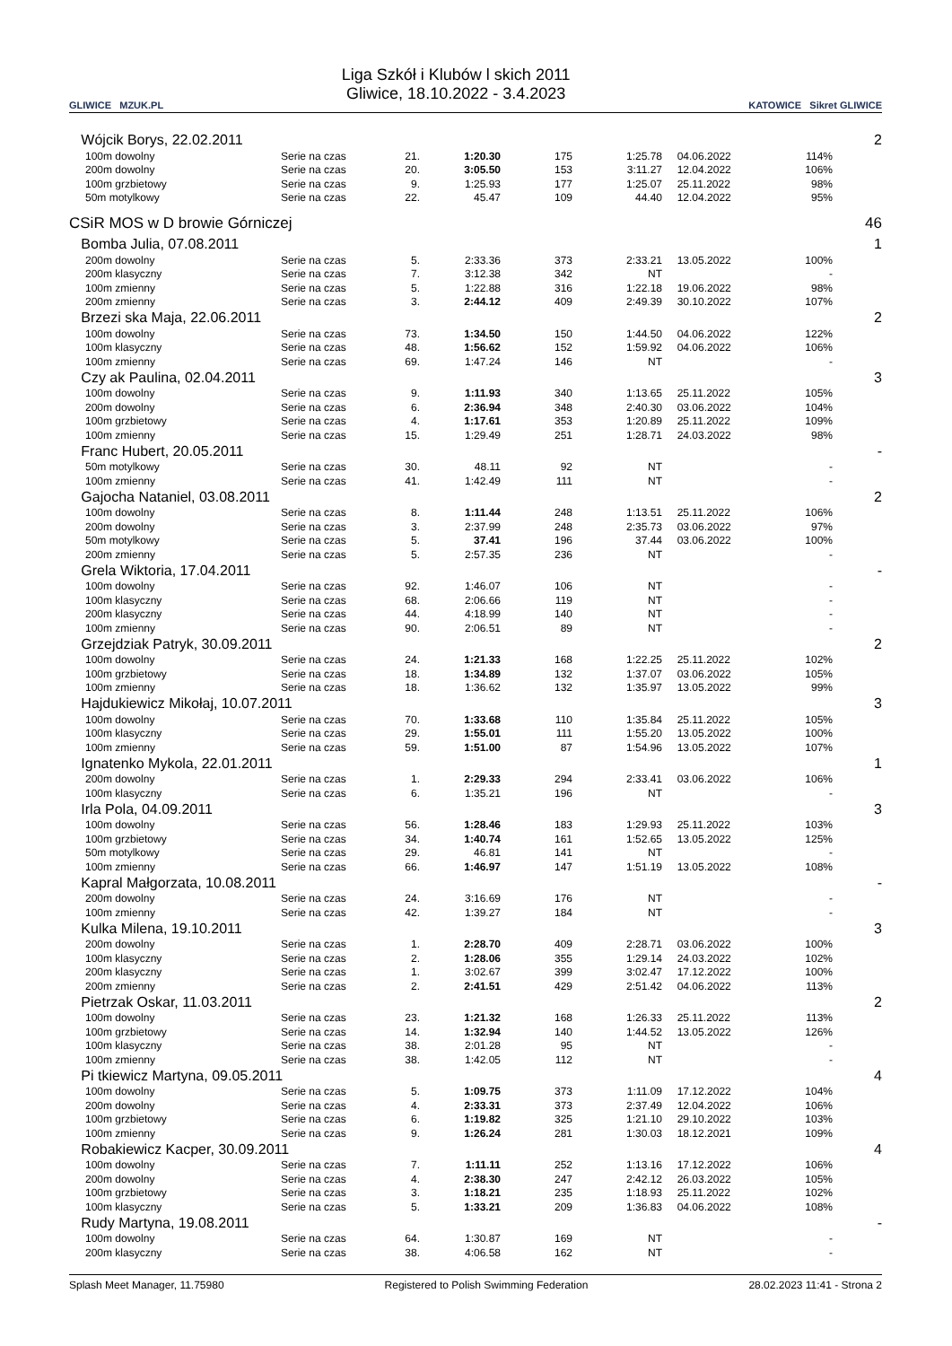GLIWICE MZUK.PL
Liga Szkół i Klubów l skich 2011
Gliwice, 18.10.2022 - 3.4.2023
KATOWICE Sikret GLIWICE
| Wójcik Borys, 22.02.2011 | | | | | | | | | 2 |
| | 100m dowolny | Serie na czas | 21. | 1:20.30 | 175 | 1:25.78 | 04.06.2022 | 114% | |
| | 200m dowolny | Serie na czas | 20. | 3:05.50 | 153 | 3:11.27 | 12.04.2022 | 106% | |
| | 100m grzbietowy | Serie na czas | 9. | 1:25.93 | 177 | 1:25.07 | 25.11.2022 | 98% | |
| | 50m motylkowy | Serie na czas | 22. | 45.47 | 109 | 44.40 | 12.04.2022 | 95% | |
| CSiR MOS w D browie Górniczej | | | | | | | | | 46 |
| Bomba Julia, 07.08.2011 | | | | | | | | | 1 |
| | 200m dowolny | Serie na czas | 5. | 2:33.36 | 373 | 2:33.21 | 13.05.2022 | 100% | |
| | 200m klasyczny | Serie na czas | 7. | 3:12.38 | 342 | NT | | - | |
| | 100m zmienny | Serie na czas | 5. | 1:22.88 | 316 | 1:22.18 | 19.06.2022 | 98% | |
| | 200m zmienny | Serie na czas | 3. | 2:44.12 | 409 | 2:49.39 | 30.10.2022 | 107% | |
| Brzezi ska Maja, 22.06.2011 | | | | | | | | | 2 |
| | 100m dowolny | Serie na czas | 73. | 1:34.50 | 150 | 1:44.50 | 04.06.2022 | 122% | |
| | 100m klasyczny | Serie na czas | 48. | 1:56.62 | 152 | 1:59.92 | 04.06.2022 | 106% | |
| | 100m zmienny | Serie na czas | 69. | 1:47.24 | 146 | NT | | - | |
| Czy ak Paulina, 02.04.2011 | | | | | | | | | 3 |
| | 100m dowolny | Serie na czas | 9. | 1:11.93 | 340 | 1:13.65 | 25.11.2022 | 105% | |
| | 200m dowolny | Serie na czas | 6. | 2:36.94 | 348 | 2:40.30 | 03.06.2022 | 104% | |
| | 100m grzbietowy | Serie na czas | 4. | 1:17.61 | 353 | 1:20.89 | 25.11.2022 | 109% | |
| | 100m zmienny | Serie na czas | 15. | 1:29.49 | 251 | 1:28.71 | 24.03.2022 | 98% | |
| Franc Hubert, 20.05.2011 | | | | | | | | | - |
| | 50m motylkowy | Serie na czas | 30. | 48.11 | 92 | NT | | - | |
| | 100m zmienny | Serie na czas | 41. | 1:42.49 | 111 | NT | | - | |
| Gajocha Nataniel, 03.08.2011 | | | | | | | | | 2 |
| | 100m dowolny | Serie na czas | 8. | 1:11.44 | 248 | 1:13.51 | 25.11.2022 | 106% | |
| | 200m dowolny | Serie na czas | 3. | 2:37.99 | 248 | 2:35.73 | 03.06.2022 | 97% | |
| | 50m motylkowy | Serie na czas | 5. | 37.41 | 196 | 37.44 | 03.06.2022 | 100% | |
| | 200m zmienny | Serie na czas | 5. | 2:57.35 | 236 | NT | | - | |
| Grela Wiktoria, 17.04.2011 | | | | | | | | | - |
| | 100m dowolny | Serie na czas | 92. | 1:46.07 | 106 | NT | | - | |
| | 100m klasyczny | Serie na czas | 68. | 2:06.66 | 119 | NT | | - | |
| | 200m klasyczny | Serie na czas | 44. | 4:18.99 | 140 | NT | | - | |
| | 100m zmienny | Serie na czas | 90. | 2:06.51 | 89 | NT | | - | |
| Grzejdziak Patryk, 30.09.2011 | | | | | | | | | 2 |
| | 100m dowolny | Serie na czas | 24. | 1:21.33 | 168 | 1:22.25 | 25.11.2022 | 102% | |
| | 100m grzbietowy | Serie na czas | 18. | 1:34.89 | 132 | 1:37.07 | 03.06.2022 | 105% | |
| | 100m zmienny | Serie na czas | 18. | 1:36.62 | 132 | 1:35.97 | 13.05.2022 | 99% | |
| Hajdukiewicz Mikołaj, 10.07.2011 | | | | | | | | | 3 |
| | 100m dowolny | Serie na czas | 70. | 1:33.68 | 110 | 1:35.84 | 25.11.2022 | 105% | |
| | 100m klasyczny | Serie na czas | 29. | 1:55.01 | 111 | 1:55.20 | 13.05.2022 | 100% | |
| | 100m zmienny | Serie na czas | 59. | 1:51.00 | 87 | 1:54.96 | 13.05.2022 | 107% | |
| Ignatenko Mykola, 22.01.2011 | | | | | | | | | 1 |
| | 200m dowolny | Serie na czas | 1. | 2:29.33 | 294 | 2:33.41 | 03.06.2022 | 106% | |
| | 100m klasyczny | Serie na czas | 6. | 1:35.21 | 196 | NT | | - | |
| Irla Pola, 04.09.2011 | | | | | | | | | 3 |
| | 100m dowolny | Serie na czas | 56. | 1:28.46 | 183 | 1:29.93 | 25.11.2022 | 103% | |
| | 100m grzbietowy | Serie na czas | 34. | 1:40.74 | 161 | 1:52.65 | 13.05.2022 | 125% | |
| | 50m motylkowy | Serie na czas | 29. | 46.81 | 141 | NT | | - | |
| | 100m zmienny | Serie na czas | 66. | 1:46.97 | 147 | 1:51.19 | 13.05.2022 | 108% | |
| Kapral Małgorzata, 10.08.2011 | | | | | | | | | - |
| | 200m dowolny | Serie na czas | 24. | 3:16.69 | 176 | NT | | - | |
| | 100m zmienny | Serie na czas | 42. | 1:39.27 | 184 | NT | | - | |
| Kulka Milena, 19.10.2011 | | | | | | | | | 3 |
| | 200m dowolny | Serie na czas | 1. | 2:28.70 | 409 | 2:28.71 | 03.06.2022 | 100% | |
| | 100m klasyczny | Serie na czas | 2. | 1:28.06 | 355 | 1:29.14 | 24.03.2022 | 102% | |
| | 200m klasyczny | Serie na czas | 1. | 3:02.67 | 399 | 3:02.47 | 17.12.2022 | 100% | |
| | 200m zmienny | Serie na czas | 2. | 2:41.51 | 429 | 2:51.42 | 04.06.2022 | 113% | |
| Pietrzak Oskar, 11.03.2011 | | | | | | | | | 2 |
| | 100m dowolny | Serie na czas | 23. | 1:21.32 | 168 | 1:26.33 | 25.11.2022 | 113% | |
| | 100m grzbietowy | Serie na czas | 14. | 1:32.94 | 140 | 1:44.52 | 13.05.2022 | 126% | |
| | 100m klasyczny | Serie na czas | 38. | 2:01.28 | 95 | NT | | - | |
| | 100m zmienny | Serie na czas | 38. | 1:42.05 | 112 | NT | | - | |
| Pi tkiewicz Martyna, 09.05.2011 | | | | | | | | | 4 |
| | 100m dowolny | Serie na czas | 5. | 1:09.75 | 373 | 1:11.09 | 17.12.2022 | 104% | |
| | 200m dowolny | Serie na czas | 4. | 2:33.31 | 373 | 2:37.49 | 12.04.2022 | 106% | |
| | 100m grzbietowy | Serie na czas | 6. | 1:19.82 | 325 | 1:21.10 | 29.10.2022 | 103% | |
| | 100m zmienny | Serie na czas | 9. | 1:26.24 | 281 | 1:30.03 | 18.12.2021 | 109% | |
| Robakiewicz Kacper, 30.09.2011 | | | | | | | | | 4 |
| | 100m dowolny | Serie na czas | 7. | 1:11.11 | 252 | 1:13.16 | 17.12.2022 | 106% | |
| | 200m dowolny | Serie na czas | 4. | 2:38.30 | 247 | 2:42.12 | 26.03.2022 | 105% | |
| | 100m grzbietowy | Serie na czas | 3. | 1:18.21 | 235 | 1:18.93 | 25.11.2022 | 102% | |
| | 100m klasyczny | Serie na czas | 5. | 1:33.21 | 209 | 1:36.83 | 04.06.2022 | 108% | |
| Rudy Martyna, 19.08.2011 | | | | | | | | | - |
| | 100m dowolny | Serie na czas | 64. | 1:30.87 | 169 | NT | | - | |
| | 200m klasyczny | Serie na czas | 38. | 4:06.58 | 162 | NT | | - | |
Splash Meet Manager, 11.75980 Registered to Polish Swimming Federation 28.02.2023 11:41 - Strona 2